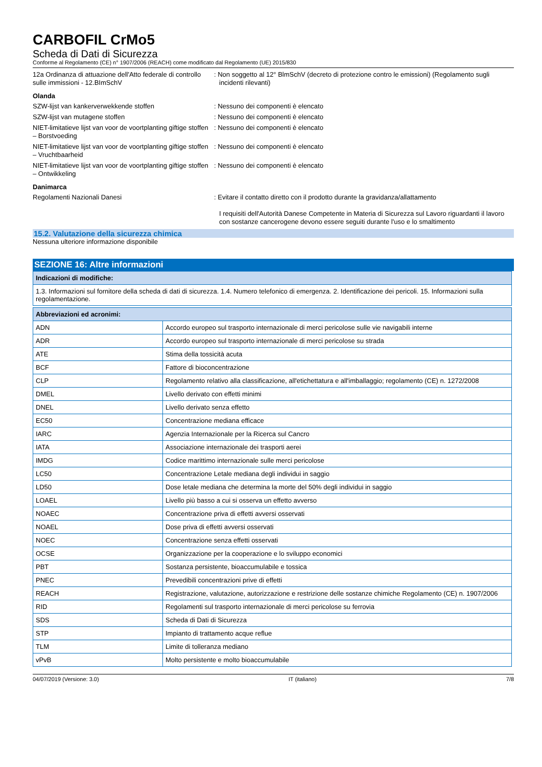CARBOFIL CrMo5
Scheda di Dati di Sicurezza
Conforme al Regolamento (CE) n° 1907/2006 (REACH) come modificato dal Regolamento (UE) 2015/830
12a Ordinanza di attuazione dell'Atto federale di controllo sulle immissioni - 12.BImSchV
: Non soggetto al 12° BlmSchV (decreto di protezione contro le emissioni) (Regolamento sugli incidenti rilevanti)
Olanda
SZW-lijst van kankerverwekkende stoffen : Nessuno dei componenti è elencato
SZW-lijst van mutagene stoffen : Nessuno dei componenti è elencato
NIET-limitatieve lijst van voor de voortplanting giftige stoffen – Borstvoeding
: Nessuno dei componenti è elencato
NIET-limitatieve lijst van voor de voortplanting giftige stoffen – Vruchtbaarheid
: Nessuno dei componenti è elencato
NIET-limitatieve lijst van voor de voortplanting giftige stoffen – Ontwikkeling
: Nessuno dei componenti è elencato
Danimarca
Regolamenti Nazionali Danesi : Evitare il contatto diretto con il prodotto durante la gravidanza/allattamento
I requisiti dell'Autorità Danese Competente in Materia di Sicurezza sul Lavoro riguardanti il lavoro con sostanze cancerogene devono essere seguiti durante l'uso e lo smaltimento
15.2. Valutazione della sicurezza chimica
Nessuna ulteriore informazione disponibile
SEZIONE 16: Altre informazioni
| Indicazioni di modifiche: |
| --- |
| 1.3. Informazioni sul fornitore della scheda di dati di sicurezza. 1.4. Numero telefonico di emergenza. 2. Identificazione dei pericoli. 15. Informazioni sulla regolamentazione. |
| Abbreviazioni ed acronimi: | |
| --- | --- |
| ADN | Accordo europeo sul trasporto internazionale di merci pericolose sulle vie navigabili interne |
| ADR | Accordo europeo sul trasporto internazionale di merci pericolose su strada |
| ATE | Stima della tossicità acuta |
| BCF | Fattore di bioconcentrazione |
| CLP | Regolamento relativo alla classificazione, all'etichettatura e all'imballaggio; regolamento (CE) n. 1272/2008 |
| DMEL | Livello derivato con effetti minimi |
| DNEL | Livello derivato senza effetto |
| EC50 | Concentrazione mediana efficace |
| IARC | Agenzia Internazionale per la Ricerca sul Cancro |
| IATA | Associazione internazionale dei trasporti aerei |
| IMDG | Codice marittimo internazionale sulle merci pericolose |
| LC50 | Concentrazione Letale mediana degli individui in saggio |
| LD50 | Dose letale mediana che determina la morte del 50% degli individui in saggio |
| LOAEL | Livello più basso a cui si osserva un effetto avverso |
| NOAEC | Concentrazione priva di effetti avversi osservati |
| NOAEL | Dose priva di effetti avversi osservati |
| NOEC | Concentrazione senza effetti osservati |
| OCSE | Organizzazione per la cooperazione e lo sviluppo economici |
| PBT | Sostanza persistente, bioaccumulabile e tossica |
| PNEC | Prevedibili concentrazioni prive di effetti |
| REACH | Registrazione, valutazione, autorizzazione e restrizione delle sostanze chimiche Regolamento (CE) n. 1907/2006 |
| RID | Regolamenti sul trasporto internazionale di merci pericolose su ferrovia |
| SDS | Scheda di Dati di Sicurezza |
| STP | Impianto di trattamento acque reflue |
| TLM | Limite di tolleranza mediano |
| vPvB | Molto persistente e molto bioaccumulabile |
04/07/2019 (Versione: 3.0) IT (italiano) 7/8